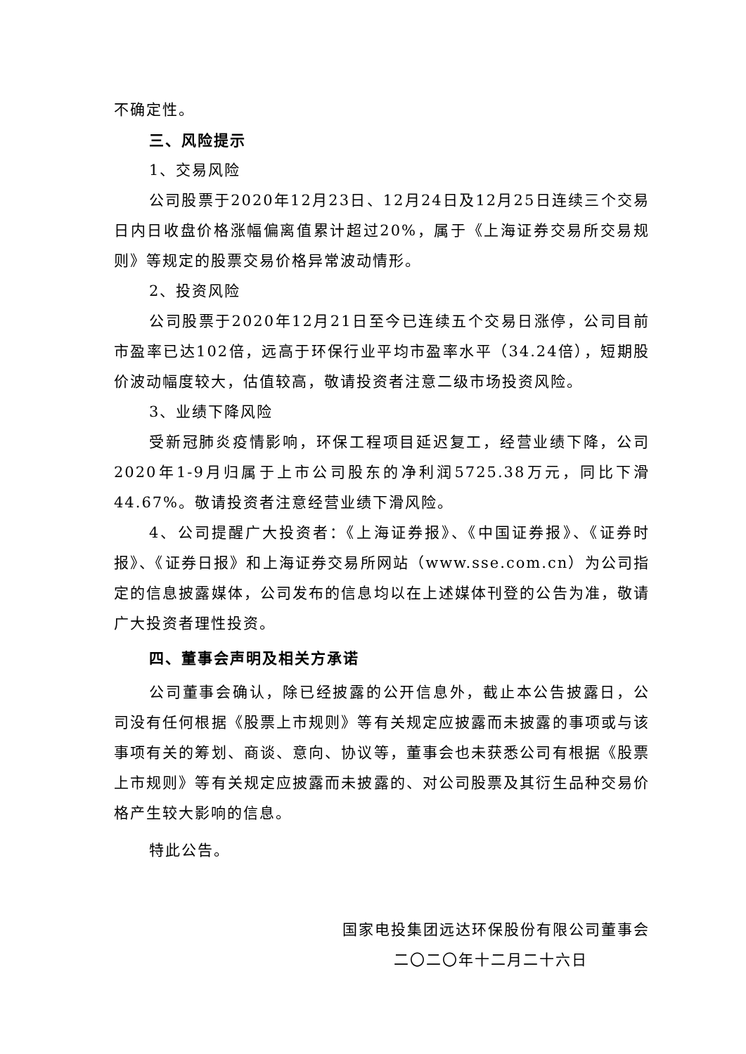不确定性。
三、风险提示
1、交易风险
公司股票于2020年12月23日、12月24日及12月25日连续三个交易日内日收盘价格涨幅偏离值累计超过20%，属于《上海证券交易所交易规则》等规定的股票交易价格异常波动情形。
2、投资风险
公司股票于2020年12月21日至今已连续五个交易日涨停，公司目前市盈率已达102倍，远高于环保行业平均市盈率水平（34.24倍），短期股价波动幅度较大，估值较高，敬请投资者注意二级市场投资风险。
3、业绩下降风险
受新冠肺炎疫情影响，环保工程项目延迟复工，经营业绩下降，公司2020年1-9月归属于上市公司股东的净利润5725.38万元，同比下滑44.67%。敬请投资者注意经营业绩下滑风险。
4、公司提醒广大投资者：《上海证券报》、《中国证券报》、《证券时报》、《证券日报》和上海证券交易所网站（www.sse.com.cn）为公司指定的信息披露媒体，公司发布的信息均以在上述媒体刊登的公告为准，敬请广大投资者理性投资。
四、董事会声明及相关方承诺
公司董事会确认，除已经披露的公开信息外，截止本公告披露日，公司没有任何根据《股票上市规则》等有关规定应披露而未披露的事项或与该事项有关的筹划、商谈、意向、协议等，董事会也未获悉公司有根据《股票上市规则》等有关规定应披露而未披露的、对公司股票及其衍生品种交易价格产生较大影响的信息。
特此公告。
国家电投集团远达环保股份有限公司董事会
二〇二〇年十二月二十六日